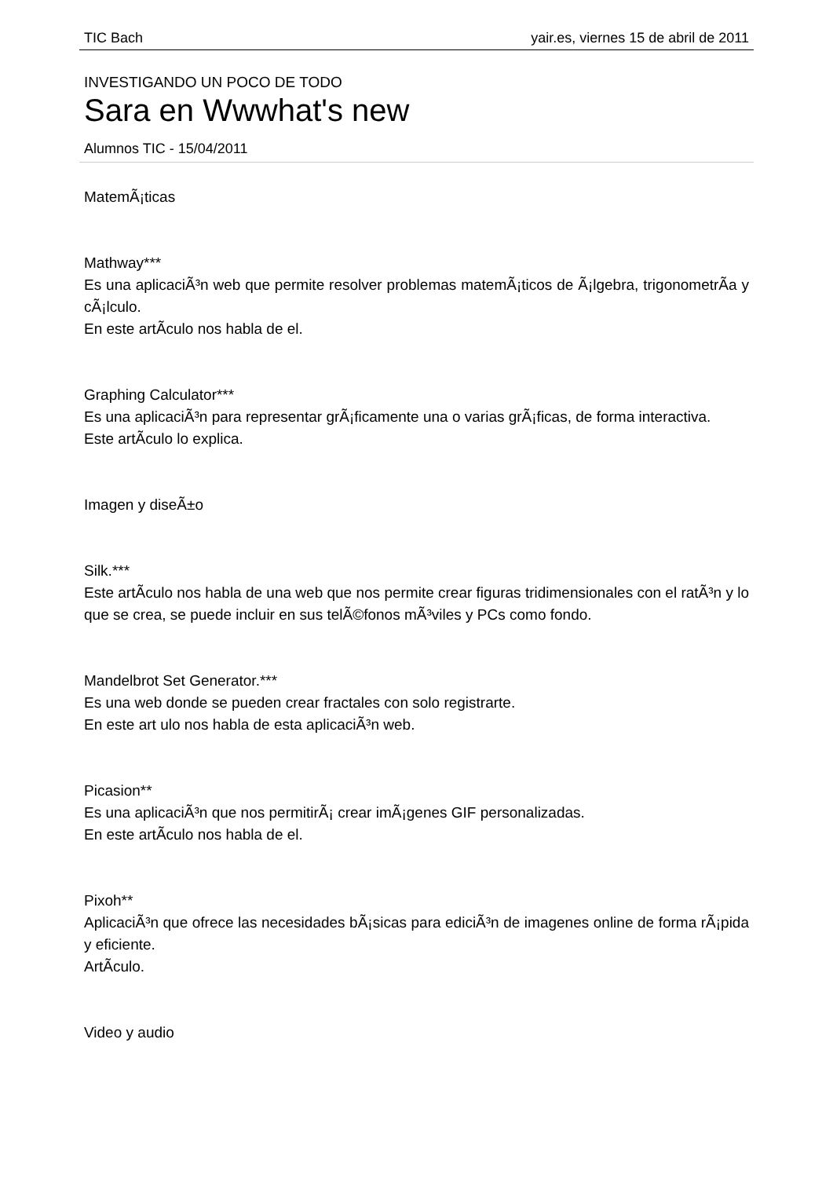TIC Bach yair.es, viernes 15 de abril de 2011
INVESTIGANDO UN POCO DE TODO
Sara en Wwwhat's new
Alumnos TIC - 15/04/2011
MatemÃ¡ticas
Mathway***
Es una aplicaciÃ³n web que permite resolver problemas matemÃ¡ticos de Ã¡lgebra, trigonometrÃ­a y cÃ¡lculo.
En este artÃ­culo nos habla de el.
Graphing Calculator***
Es una aplicaciÃ³n para representar grÃ¡ficamente una o varias grÃ¡ficas, de forma interactiva.
Este artÃ­culo lo explica.
Imagen y diseÃ±o
Silk.***
Este artÃ­culo nos habla de una web que nos permite crear figuras tridimensionales con el ratÃ³n y lo que se crea, se puede incluir en sus telÃ©fonos mÃ³viles y PCs como fondo.
Mandelbrot Set Generator.***
Es una web donde se pueden crear fractales con solo registrarte.
En este art ulo nos habla de esta aplicaciÃ³n web.
Picasion**
Es una aplicaciÃ³n que nos permitirÃ¡ crear imÃ¡genes GIF personalizadas.
En este artÃ­culo nos habla de el.
Pixoh**
AplicaciÃ³n que ofrece las necesidades bÃ¡sicas para ediciÃ³n de imagenes online de forma rÃ¡pida y eficiente.
ArtÃ­culo.
Video y audio